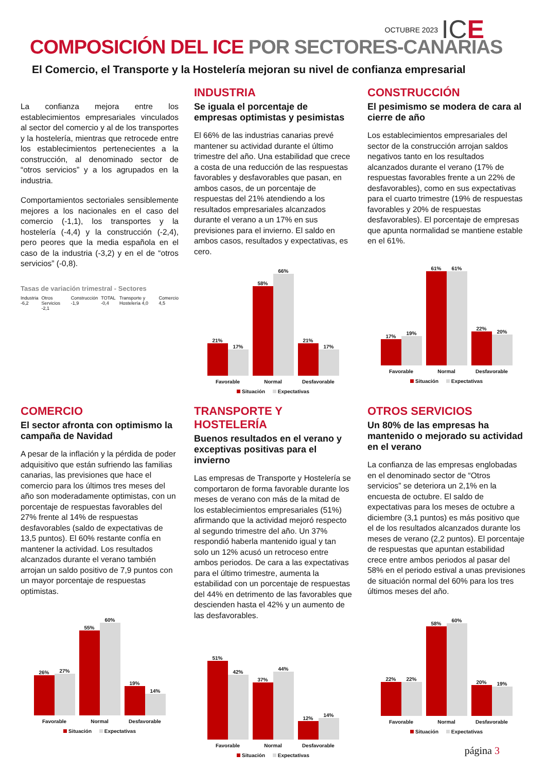OCTUBRE 2023 ICE
COMPOSICIÓN DEL ICE POR SECTORES-CANARIAS
El Comercio, el Transporte y la Hostelería mejoran su nivel de confianza empresarial
La confianza mejora entre los establecimientos empresariales vinculados al sector del comercio y al de los transportes y la hostelería, mientras que retrocede entre los establecimientos pertenecientes a la construcción, al denominado sector de “otros servicios” y a los agrupados en la industria.
Comportamientos sectoriales sensiblemente mejores a los nacionales en el caso del comercio (-1,1), los transportes y la hostelería (-4,4) y la construcción (-2,4), pero peores que la media española en el caso de la industria (-3,2) y en el de “otros servicios” (-0,8).
Tasas de variación trimestral - Sectores
Industria -6,2 Otros Servicios -2,1 Construcción -1,9 TOTAL -0,4 Transporte y Hostelería 4,0 Comercio 4,5
INDUSTRIA
Se iguala el porcentaje de empresas optimistas y pesimistas
El 66% de las industrias canarias prevé mantener su actividad durante el último trimestre del año. Una estabilidad que crece a costa de una reducción de las respuestas favorables y desfavorables que pasan, en ambos casos, de un porcentaje de respuestas del 21% atendiendo a los resultados empresariales alcanzados durante el verano a un 17% en sus previsiones para el invierno. El saldo en ambos casos, resultados y expectativas, es cero.
21%
17%
Favorable
58%
66%
Normal
21%
17%
Desfavorable
Situación Expectativas
CONSTRUCCIÓN
El pesimismo se modera de cara al cierre de año
Los establecimientos empresariales del sector de la construcción arrojan saldos negativos tanto en los resultados alcanzados durante el verano (17% de respuestas favorables frente a un 22% de desfavorables), como en sus expectativas para el cuarto trimestre (19% de respuestas favorables y 20% de respuestas desfavorables). El porcentaje de empresas que apunta normalidad se mantiene estable en el 61%.
17%
19%
Favorable
61%
61%
Normal
22%
20%
Desfavorable
Situación Expectativas
COMERCIO
El sector afronta con optimismo la campaña de Navidad
A pesar de la inflación y la pérdida de poder adquisitivo que están sufriendo las familias canarias, las previsiones que hace el comercio para los últimos tres meses del año son moderadamente optimistas, con un porcentaje de respuestas favorables del 27% frente al 14% de respuestas desfavorables (saldo de expectativas de 13,5 puntos). El 60% restante confía en mantener la actividad. Los resultados alcanzados durante el verano también arrojan un saldo positivo de 7,9 puntos con un mayor porcentaje de respuestas optimistas.
26%
27%
Favorable
55%
60%
Normal
19%
14%
Desfavorable
Situación Expectativas
TRANSPORTE Y HOSTELERÍA
Buenos resultados en el verano y exceptivas positivas para el invierno
Las empresas de Transporte y Hostelería se comportaron de forma favorable durante los meses de verano con más de la mitad de los establecimientos empresariales (51%) afirmando que la actividad mejoró respecto al segundo trimestre del año. Un 37% respondió haberla mantenido igual y tan solo un 12% acusó un retroceso entre ambos periodos. De cara a las expectativas para el último trimestre, aumenta la estabilidad con un porcentaje de respuestas del 44% en detrimento de las favorables que descienden hasta el 42% y un aumento de las desfavorables.
51%
42%
Favorable
37%
44%
Normal
12%
14%
Desfavorable
Situación Expectativas
OTROS SERVICIOS
Un 80% de las empresas ha mantenido o mejorado su actividad en el verano
La confianza de las empresas englobadas en el denominado sector de “Otros servicios” se deteriora un 2,1% en la encuesta de octubre. El saldo de expectativas para los meses de octubre a diciembre (3,1 puntos) es más positivo que el de los resultados alcanzados durante los meses de verano (2,2 puntos). El porcentaje de respuestas que apuntan estabilidad crece entre ambos periodos al pasar del 58% en el periodo estival a unas previsiones de situación normal del 60% para los tres últimos meses del año.
22%
22%
Favorable
58%
60%
Normal
20%
19%
Desfavorable
Situación Expectativas
página 3